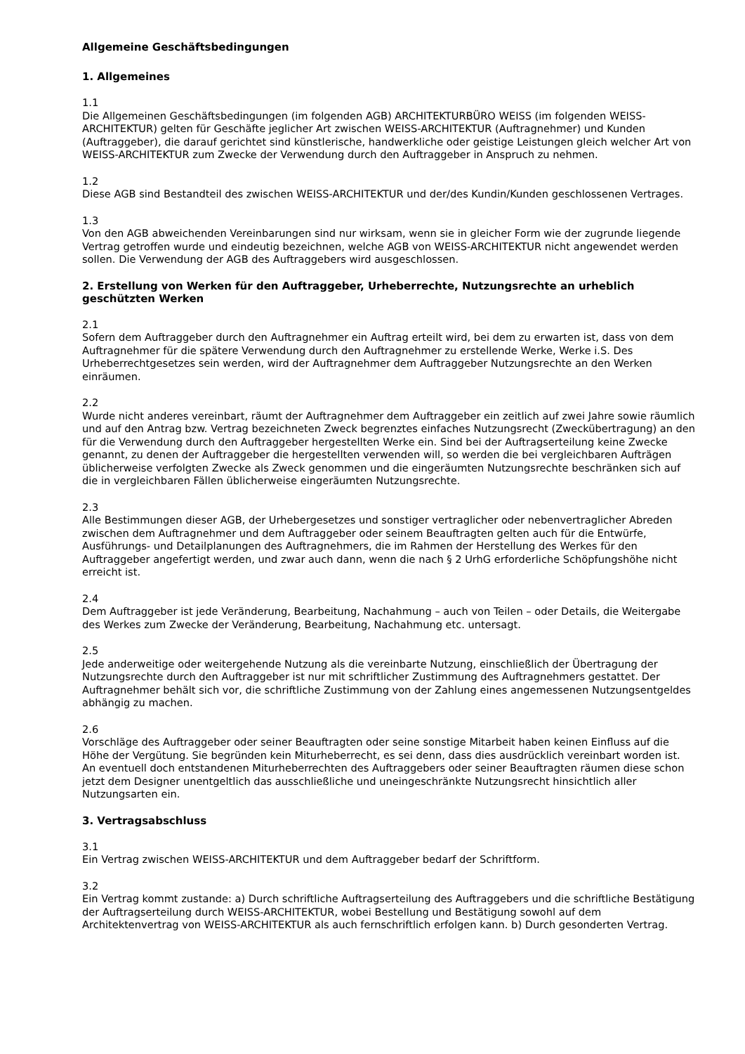Allgemeine Geschäftsbedingungen
1. Allgemeines
1.1
Die Allgemeinen Geschäftsbedingungen (im folgenden AGB) ARCHITEKTURBÜRO WEISS (im folgenden WEISS-ARCHITEKTUR) gelten für Geschäfte jeglicher Art zwischen WEISS-ARCHITEKTUR (Auftragnehmer) und Kunden (Auftraggeber), die darauf gerichtet sind künstlerische, handwerkliche oder geistige Leistungen gleich welcher Art von WEISS-ARCHITEKTUR zum Zwecke der Verwendung durch den Auftraggeber in Anspruch zu nehmen.
1.2
Diese AGB sind Bestandteil des zwischen WEISS-ARCHITEKTUR und der/des Kundin/Kunden geschlossenen Vertrages.
1.3
Von den AGB abweichenden Vereinbarungen sind nur wirksam, wenn sie in gleicher Form wie der zugrunde liegende Vertrag getroffen wurde und eindeutig bezeichnen, welche AGB von WEISS-ARCHITEKTUR nicht angewendet werden sollen. Die Verwendung der AGB des Auftraggebers wird ausgeschlossen.
2. Erstellung von Werken für den Auftraggeber, Urheberrechte, Nutzungsrechte an urheblich geschützten Werken
2.1
Sofern dem Auftraggeber durch den Auftragnehmer ein Auftrag erteilt wird, bei dem zu erwarten ist, dass von dem Auftragnehmer für die spätere Verwendung durch den Auftragnehmer zu erstellende Werke, Werke i.S. Des Urheberrechtgesetzes sein werden, wird der Auftragnehmer dem Auftraggeber Nutzungsrechte an den Werken einräumen.
2.2
Wurde nicht anderes vereinbart, räumt der Auftragnehmer dem Auftraggeber ein zeitlich auf zwei Jahre sowie räumlich und auf den Antrag bzw. Vertrag bezeichneten Zweck begrenztes einfaches Nutzungsrecht (Zweckübertragung) an den für die Verwendung durch den Auftraggeber hergestellten Werke ein. Sind bei der Auftragserteilung keine Zwecke genannt, zu denen der Auftraggeber die hergestellten verwenden will, so werden die bei vergleichbaren Aufträgen üblicherweise verfolgten Zwecke als Zweck genommen und die eingeräumten Nutzungsrechte beschränken sich auf die in vergleichbaren Fällen üblicherweise eingeräumten Nutzungsrechte.
2.3
Alle Bestimmungen dieser AGB, der Urhebergesetzes und sonstiger vertraglicher oder nebenvertraglicher Abreden zwischen dem Auftragnehmer und dem Auftraggeber oder seinem Beauftragten gelten auch für die Entwürfe, Ausführungs- und Detailplanungen des Auftragnehmers, die im Rahmen der Herstellung des Werkes für den Auftraggeber angefertigt werden, und zwar auch dann, wenn die nach § 2 UrhG erforderliche Schöpfungshöhe nicht erreicht ist.
2.4
Dem Auftraggeber ist jede Veränderung, Bearbeitung, Nachahmung – auch von Teilen – oder Details, die Weitergabe des Werkes zum Zwecke der Veränderung, Bearbeitung, Nachahmung etc. untersagt.
2.5
Jede anderweitige oder weitergehende Nutzung als die vereinbarte Nutzung, einschließlich der Übertragung der Nutzungsrechte durch den Auftraggeber ist nur mit schriftlicher Zustimmung des Auftragnehmers gestattet. Der Auftragnehmer behält sich vor, die schriftliche Zustimmung von der Zahlung eines angemessenen Nutzungsentgeldes abhängig zu machen.
2.6
Vorschläge des Auftraggeber oder seiner Beauftragten oder seine sonstige Mitarbeit haben keinen Einfluss auf die Höhe der Vergütung. Sie begründen kein Miturheberrecht, es sei denn, dass dies ausdrücklich vereinbart worden ist. An eventuell doch entstandenen Miturheberrechten des Auftraggebers oder seiner Beauftragten räumen diese schon jetzt dem Designer unentgeltlich das ausschließliche und uneingeschränkte Nutzungsrecht hinsichtlich aller Nutzungsarten ein.
3. Vertragsabschluss
3.1
Ein Vertrag zwischen WEISS-ARCHITEKTUR und dem Auftraggeber bedarf der Schriftform.
3.2
Ein Vertrag kommt zustande: a) Durch schriftliche Auftragserteilung des Auftraggebers und die schriftliche Bestätigung der Auftragserteilung durch WEISS-ARCHITEKTUR, wobei Bestellung und Bestätigung sowohl auf dem Architektenvertrag von WEISS-ARCHITEKTUR als auch fernschriftlich erfolgen kann. b) Durch gesonderten Vertrag.